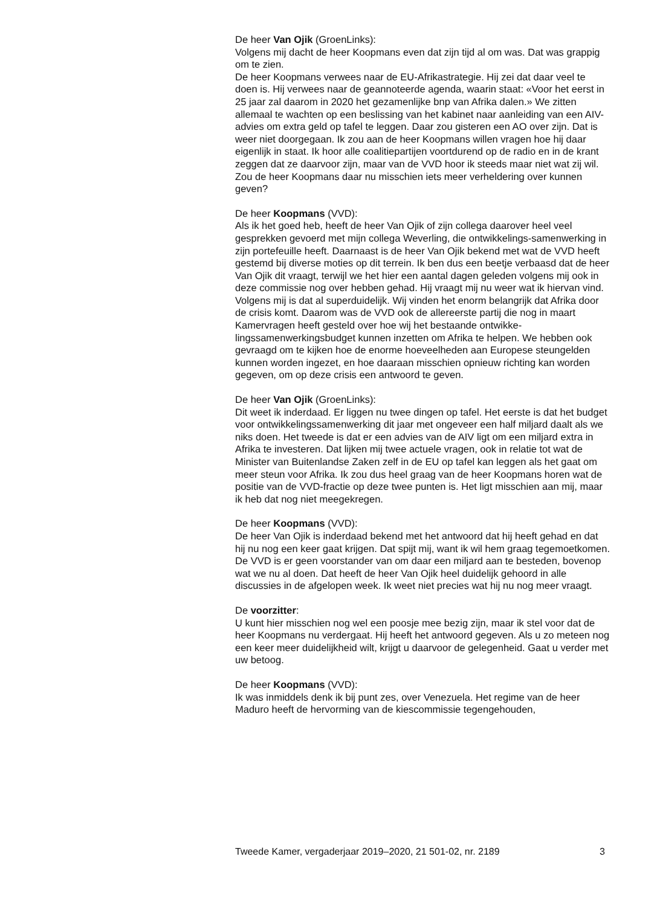De heer Van Ojik (GroenLinks):
Volgens mij dacht de heer Koopmans even dat zijn tijd al om was. Dat was grappig om te zien.
De heer Koopmans verwees naar de EU-Afrikastrategie. Hij zei dat daar veel te doen is. Hij verwees naar de geannoteerde agenda, waarin staat: «Voor het eerst in 25 jaar zal daarom in 2020 het gezamenlijke bnp van Afrika dalen.» We zitten allemaal te wachten op een beslissing van het kabinet naar aanleiding van een AIV-advies om extra geld op tafel te leggen. Daar zou gisteren een AO over zijn. Dat is weer niet doorgegaan. Ik zou aan de heer Koopmans willen vragen hoe hij daar eigenlijk in staat. Ik hoor alle coalitiepartijen voortdurend op de radio en in de krant zeggen dat ze daarvoor zijn, maar van de VVD hoor ik steeds maar niet wat zij wil. Zou de heer Koopmans daar nu misschien iets meer verheldering over kunnen geven?
De heer Koopmans (VVD):
Als ik het goed heb, heeft de heer Van Ojik of zijn collega daarover heel veel gesprekken gevoerd met mijn collega Weverling, die ontwikkelings-samenwerking in zijn portefeuille heeft. Daarnaast is de heer Van Ojik bekend met wat de VVD heeft gestemd bij diverse moties op dit terrein. Ik ben dus een beetje verbaasd dat de heer Van Ojik dit vraagt, terwijl we het hier een aantal dagen geleden volgens mij ook in deze commissie nog over hebben gehad. Hij vraagt mij nu weer wat ik hiervan vind. Volgens mij is dat al superduidelijk. Wij vinden het enorm belangrijk dat Afrika door de crisis komt. Daarom was de VVD ook de allereerste partij die nog in maart Kamervragen heeft gesteld over hoe wij het bestaande ontwikke-lingssamenwerkingsbudget kunnen inzetten om Afrika te helpen. We hebben ook gevraagd om te kijken hoe de enorme hoeveelheden aan Europese steungelden kunnen worden ingezet, en hoe daaraan misschien opnieuw richting kan worden gegeven, om op deze crisis een antwoord te geven.
De heer Van Ojik (GroenLinks):
Dit weet ik inderdaad. Er liggen nu twee dingen op tafel. Het eerste is dat het budget voor ontwikkelingssamenwerking dit jaar met ongeveer een half miljard daalt als we niks doen. Het tweede is dat er een advies van de AIV ligt om een miljard extra in Afrika te investeren. Dat lijken mij twee actuele vragen, ook in relatie tot wat de Minister van Buitenlandse Zaken zelf in de EU op tafel kan leggen als het gaat om meer steun voor Afrika. Ik zou dus heel graag van de heer Koopmans horen wat de positie van de VVD-fractie op deze twee punten is. Het ligt misschien aan mij, maar ik heb dat nog niet meegekregen.
De heer Koopmans (VVD):
De heer Van Ojik is inderdaad bekend met het antwoord dat hij heeft gehad en dat hij nu nog een keer gaat krijgen. Dat spijt mij, want ik wil hem graag tegemoetkomen. De VVD is er geen voorstander van om daar een miljard aan te besteden, bovenop wat we nu al doen. Dat heeft de heer Van Ojik heel duidelijk gehoord in alle discussies in de afgelopen week. Ik weet niet precies wat hij nu nog meer vraagt.
De voorzitter:
U kunt hier misschien nog wel een poosje mee bezig zijn, maar ik stel voor dat de heer Koopmans nu verdergaat. Hij heeft het antwoord gegeven. Als u zo meteen nog een keer meer duidelijkheid wilt, krijgt u daarvoor de gelegenheid. Gaat u verder met uw betoog.
De heer Koopmans (VVD):
Ik was inmiddels denk ik bij punt zes, over Venezuela. Het regime van de heer Maduro heeft de hervorming van de kiescommissie tegengehouden,
Tweede Kamer, vergaderjaar 2019–2020, 21 501-02, nr. 2189 3